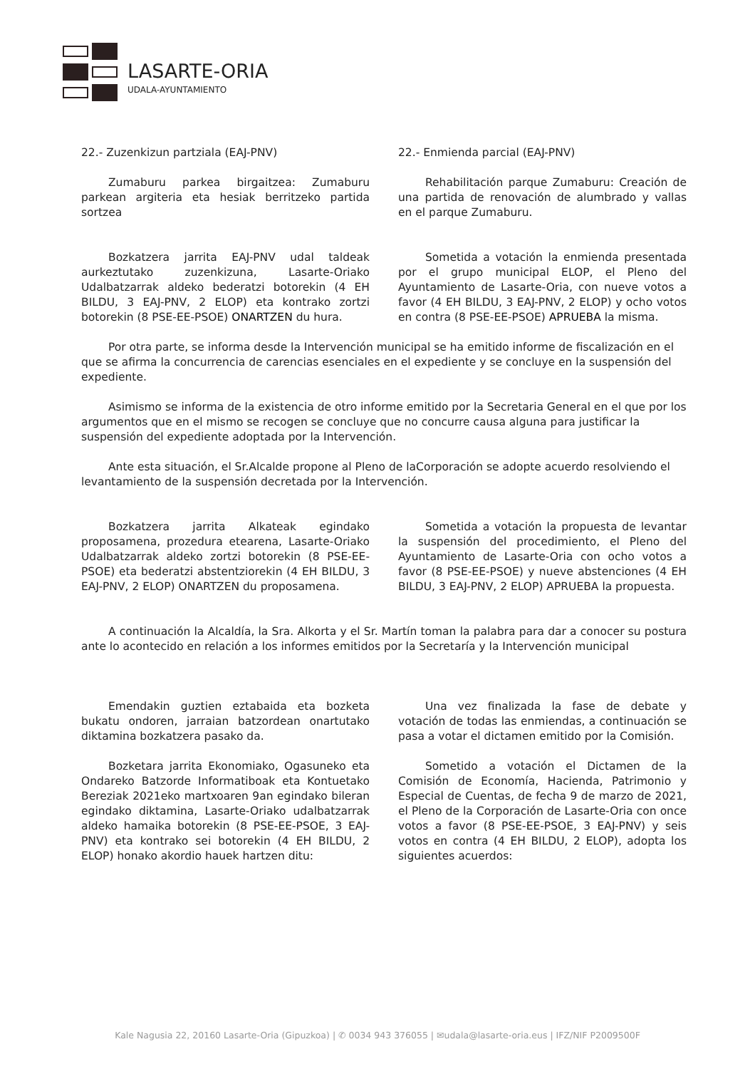LASARTE-ORIA
UDALA-AYUNTAMIENTO
22.- Zuzenkizun partziala (EAJ-PNV)
Zumaburu parkea birgaitzea: Zumaburu parkean argiteria eta hesiak berritzeko partida sortzea
Bozkatzera jarrita EAJ-PNV udal taldeak aurkeztutako zuzenkizuna, Lasarte-Oriako Udalbatzarrak aldeko bederatzi botorekin (4 EH BILDU, 3 EAJ-PNV, 2 ELOP) eta kontrako zortzi botorekin (8 PSE-EE-PSOE) ONARTZEN du hura.
22.- Enmienda parcial (EAJ-PNV)
Rehabilitación parque Zumaburu: Creación de una partida de renovación de alumbrado y vallas en el parque Zumaburu.
Sometida a votación la enmienda presentada por el grupo municipal ELOP, el Pleno del Ayuntamiento de Lasarte-Oria, con nueve votos a favor (4 EH BILDU, 3 EAJ-PNV, 2 ELOP) y ocho votos en contra (8 PSE-EE-PSOE) APRUEBA la misma.
Por otra parte, se informa desde la Intervención municipal se ha emitido informe de fiscalización en el que se afirma la concurrencia de carencias esenciales en el expediente y se concluye en la suspensión del expediente.
Asimismo se informa de la existencia de otro informe emitido por la Secretaria General en el que por los argumentos que en el mismo se recogen se concluye que no concurre causa alguna para justificar la suspensión del expediente adoptada por la Intervención.
Ante esta situación, el Sr.Alcalde propone al Pleno de laCorporación se adopte acuerdo resolviendo el levantamiento de la suspensión decretada por la Intervención.
Bozkatzera jarrita Alkateak egindako proposamena, prozedura etearena, Lasarte-Oriako Udalbatzarrak aldeko zortzi botorekin (8 PSE-EE-PSOE) eta bederatzi abstentziorekin (4 EH BILDU, 3 EAJ-PNV, 2 ELOP) ONARTZEN du proposamena.
Sometida a votación la propuesta de levantar la suspensión del procedimiento, el Pleno del Ayuntamiento de Lasarte-Oria con ocho votos a favor (8 PSE-EE-PSOE) y nueve abstenciones (4 EH BILDU, 3 EAJ-PNV, 2 ELOP) APRUEBA la propuesta.
A continuación la Alcaldía, la Sra. Alkorta y el Sr. Martín toman la palabra para dar a conocer su postura ante lo acontecido en relación a los informes emitidos por la Secretaría y la Intervención municipal
Emendakin guztien eztabaida eta bozketa bukatu ondoren, jarraian batzordean onartutako diktamina bozkatzera pasako da.
Bozketara jarrita Ekonomiako, Ogasuneko eta Ondareko Batzorde Informatiboak eta Kontuetako Bereziak 2021eko martxoaren 9an egindako bileran egindako diktamina, Lasarte-Oriako udalbatzarrak aldeko hamaika botorekin (8 PSE-EE-PSOE, 3 EAJ-PNV) eta kontrako sei botorekin (4 EH BILDU, 2 ELOP) honako akordio hauek hartzen ditu:
Una vez finalizada la fase de debate y votación de todas las enmiendas, a continuación se pasa a votar el dictamen emitido por la Comisión.
Sometido a votación el Dictamen de la Comisión de Economía, Hacienda, Patrimonio y Especial de Cuentas, de fecha 9 de marzo de 2021, el Pleno de la Corporación de Lasarte-Oria con once votos a favor (8 PSE-EE-PSOE, 3 EAJ-PNV) y seis votos en contra (4 EH BILDU, 2 ELOP), adopta los siguientes acuerdos:
Kale Nagusia 22, 20160 Lasarte-Oria (Gipuzkoa) | ✆ 0034 943 376055 | ✉udala@lasarte-oria.eus | IFZ/NIF P2009500F